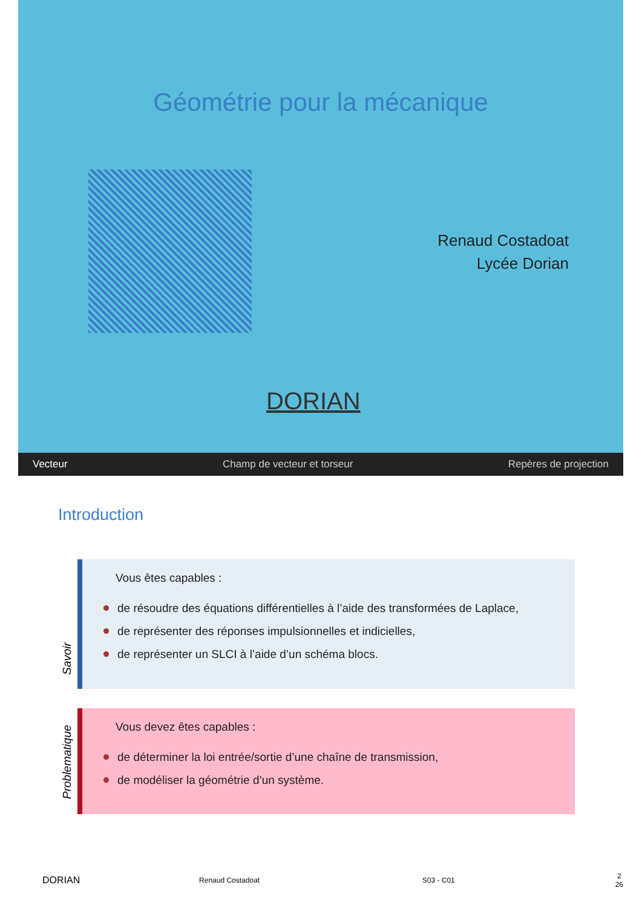Géométrie pour la mécanique
Renaud Costadoat
Lycée Dorian
DORIAN
Vecteur Champ de vecteur et torseur Repères de projection
Introduction
Savoir
Vous êtes capables :
de résoudre des équations différentielles à l’aide des transformées de Laplace,
de représenter des réponses impulsionnelles et indicielles,
de représenter un SLCI à l’aide d’un schéma blocs.
Problematique
Vous devez êtes capables :
de déterminer la loi entrée/sortie d’une chaîne de transmission,
de modéliser la géométrie d’un système.
DORIAN Renaud Costadoat S03 - C01 2
26